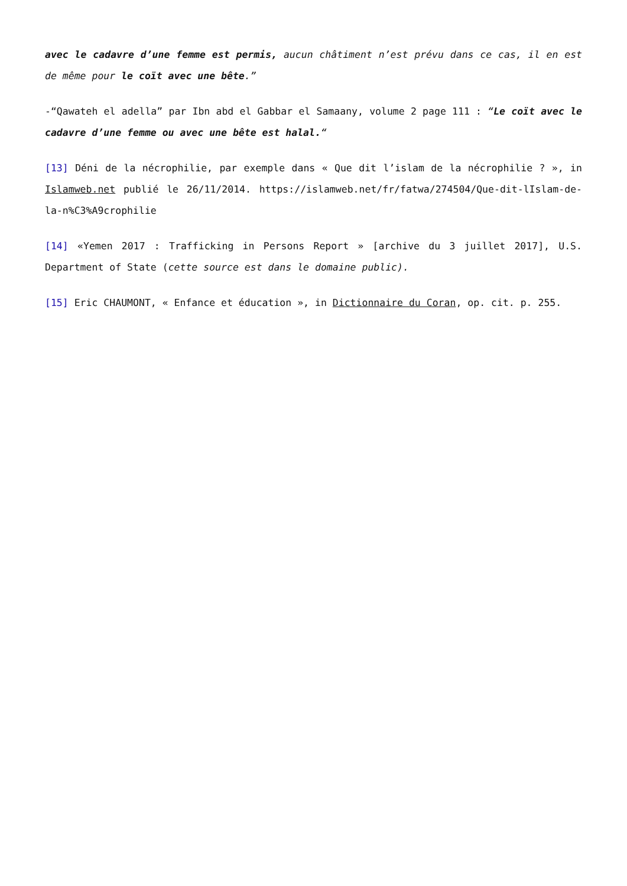avec le cadavre d’une femme est permis, aucun châtiment n’est prévu dans ce cas, il en est de même pour le coït avec une bête.”
-“Qawateh el adella” par Ibn abd el Gabbar el Samaany, volume 2 page 111 : “Le coït avec le cadavre d’une femme ou avec une bête est halal.“
[13] Déni de la nécrophilie, par exemple dans « Que dit l’islam de la nécrophilie ? », in Islamweb.net publié le 26/11/2014. https://islamweb.net/fr/fatwa/274504/Que-dit-lIslam-de-la-n%C3%A9crophilie
[14] «Yemen 2017 : Trafficking in Persons Report » [archive du 3 juillet 2017], U.S. Department of State (cette source est dans le domaine public).
[15] Eric CHAUMONT, « Enfance et éducation », in Dictionnaire du Coran, op. cit. p. 255.